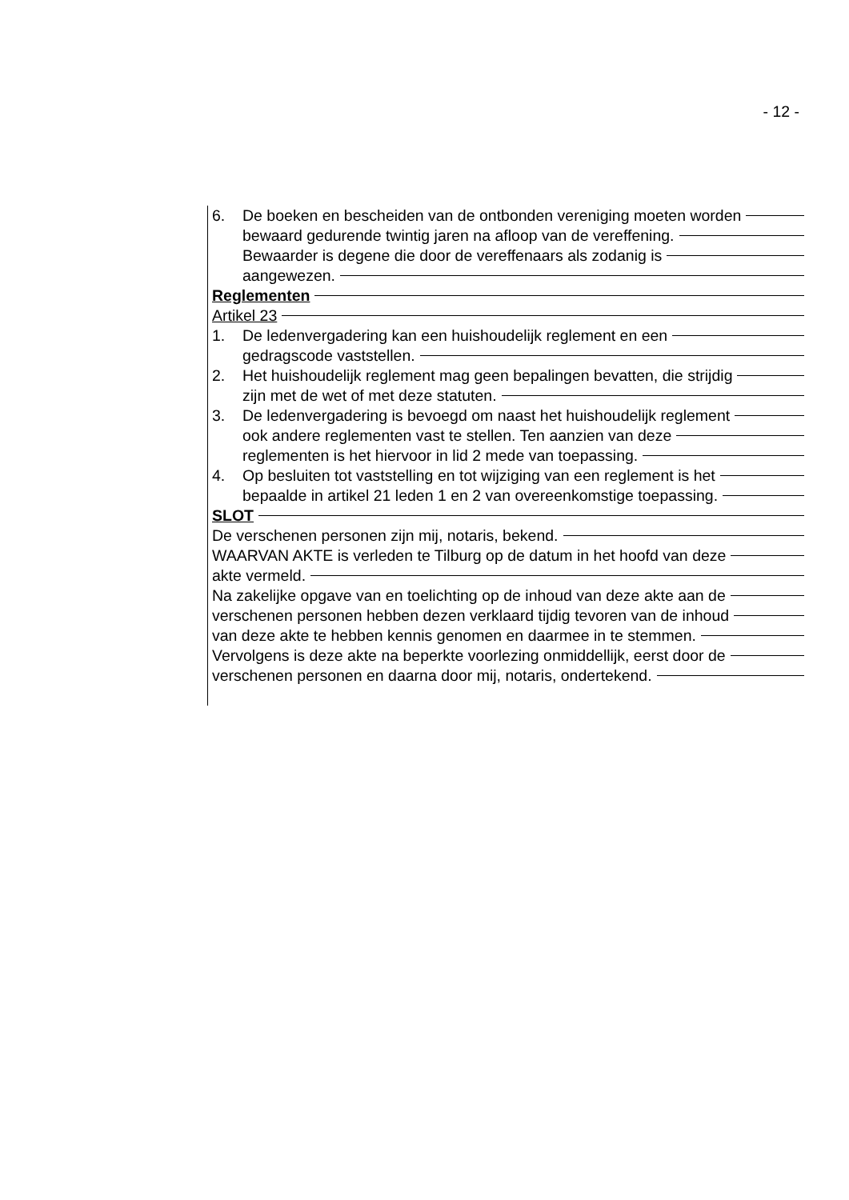- 12 -
6. De boeken en bescheiden van de ontbonden vereniging moeten worden
bewaard gedurende twintig jaren na afloop van de vereffening.
Bewaarder is degene die door de vereffenaars als zodanig is
aangewezen.
Reglementen
Artikel 23
1. De ledenvergadering kan een huishoudelijk reglement en een
gedragscode vaststellen.
2. Het huishoudelijk reglement mag geen bepalingen bevatten, die strijdig
zijn met de wet of met deze statuten.
3. De ledenvergadering is bevoegd om naast het huishoudelijk reglement
ook andere reglementen vast te stellen. Ten aanzien van deze
reglementen is het hiervoor in lid 2 mede van toepassing.
4. Op besluiten tot vaststelling en tot wijziging van een reglement is het
bepaalde in artikel 21 leden 1 en 2 van overeenkomstige toepassing.
SLOT
De verschenen personen zijn mij, notaris, bekend.
WAARVAN AKTE is verleden te Tilburg op de datum in het hoofd van deze
akte vermeld.
Na zakelijke opgave van en toelichting op de inhoud van deze akte aan de
verschenen personen hebben dezen verklaard tijdig tevoren van de inhoud
van deze akte te hebben kennis genomen en daarmee in te stemmen.
Vervolgens is deze akte na beperkte voorlezing onmiddellijk, eerst door de
verschenen personen en daarna door mij, notaris, ondertekend.